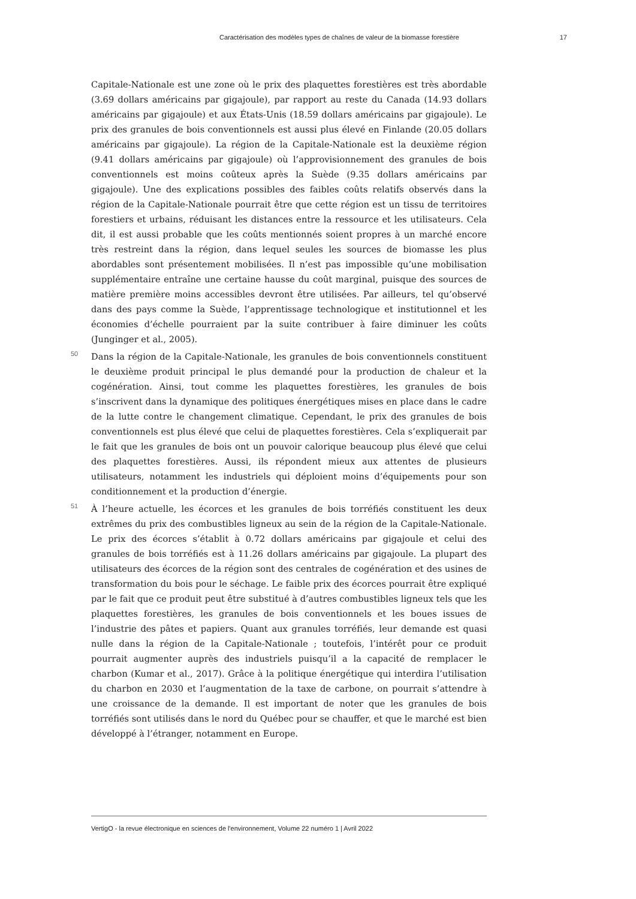Caractérisation des modèles types de chaînes de valeur de la biomasse forestière 17
Capitale-Nationale est une zone où le prix des plaquettes forestières est très abordable (3.69 dollars américains par gigajoule), par rapport au reste du Canada (14.93 dollars américains par gigajoule) et aux États-Unis (18.59 dollars américains par gigajoule). Le prix des granules de bois conventionnels est aussi plus élevé en Finlande (20.05 dollars américains par gigajoule). La région de la Capitale-Nationale est la deuxième région (9.41 dollars américains par gigajoule) où l’approvisionnement des granules de bois conventionnels est moins coûteux après la Suède (9.35 dollars américains par gigajoule). Une des explications possibles des faibles coûts relatifs observés dans la région de la Capitale-Nationale pourrait être que cette région est un tissu de territoires forestiers et urbains, réduisant les distances entre la ressource et les utilisateurs. Cela dit, il est aussi probable que les coûts mentionnés soient propres à un marché encore très restreint dans la région, dans lequel seules les sources de biomasse les plus abordables sont présentement mobilisées. Il n’est pas impossible qu’une mobilisation supplémentaire entraîne une certaine hausse du coût marginal, puisque des sources de matière première moins accessibles devront être utilisées. Par ailleurs, tel qu’observé dans des pays comme la Suède, l’apprentissage technologique et institutionnel et les économies d’échelle pourraient par la suite contribuer à faire diminuer les coûts (Junginger et al., 2005).
50 Dans la région de la Capitale-Nationale, les granules de bois conventionnels constituent le deuxième produit principal le plus demandé pour la production de chaleur et la cogénération. Ainsi, tout comme les plaquettes forestières, les granules de bois s’inscrivent dans la dynamique des politiques énergétiques mises en place dans le cadre de la lutte contre le changement climatique. Cependant, le prix des granules de bois conventionnels est plus élevé que celui de plaquettes forestières. Cela s’expliquerait par le fait que les granules de bois ont un pouvoir calorique beaucoup plus élevé que celui des plaquettes forestières. Aussi, ils répondent mieux aux attentes de plusieurs utilisateurs, notamment les industriels qui déploient moins d’équipements pour son conditionnement et la production d’énergie.
51 À l’heure actuelle, les écorces et les granules de bois torréfiés constituent les deux extrêmes du prix des combustibles ligneux au sein de la région de la Capitale-Nationale. Le prix des écorces s’établit à 0.72 dollars américains par gigajoule et celui des granules de bois torréfiés est à 11.26 dollars américains par gigajoule. La plupart des utilisateurs des écorces de la région sont des centrales de cogénération et des usines de transformation du bois pour le séchage. Le faible prix des écorces pourrait être expliqué par le fait que ce produit peut être substitué à d’autres combustibles ligneux tels que les plaquettes forestières, les granules de bois conventionnels et les boues issues de l’industrie des pâtes et papiers. Quant aux granules torréfiés, leur demande est quasi nulle dans la région de la Capitale-Nationale ; toutefois, l’intérêt pour ce produit pourrait augmenter auprès des industriels puisqu’il a la capacité de remplacer le charbon (Kumar et al., 2017). Grâce à la politique énergétique qui interdira l’utilisation du charbon en 2030 et l’augmentation de la taxe de carbone, on pourrait s’attendre à une croissance de la demande. Il est important de noter que les granules de bois torréfiés sont utilisés dans le nord du Québec pour se chauffer, et que le marché est bien développé à l’étranger, notamment en Europe.
VertigO - la revue électronique en sciences de l'environnement, Volume 22 numéro 1 | Avril 2022